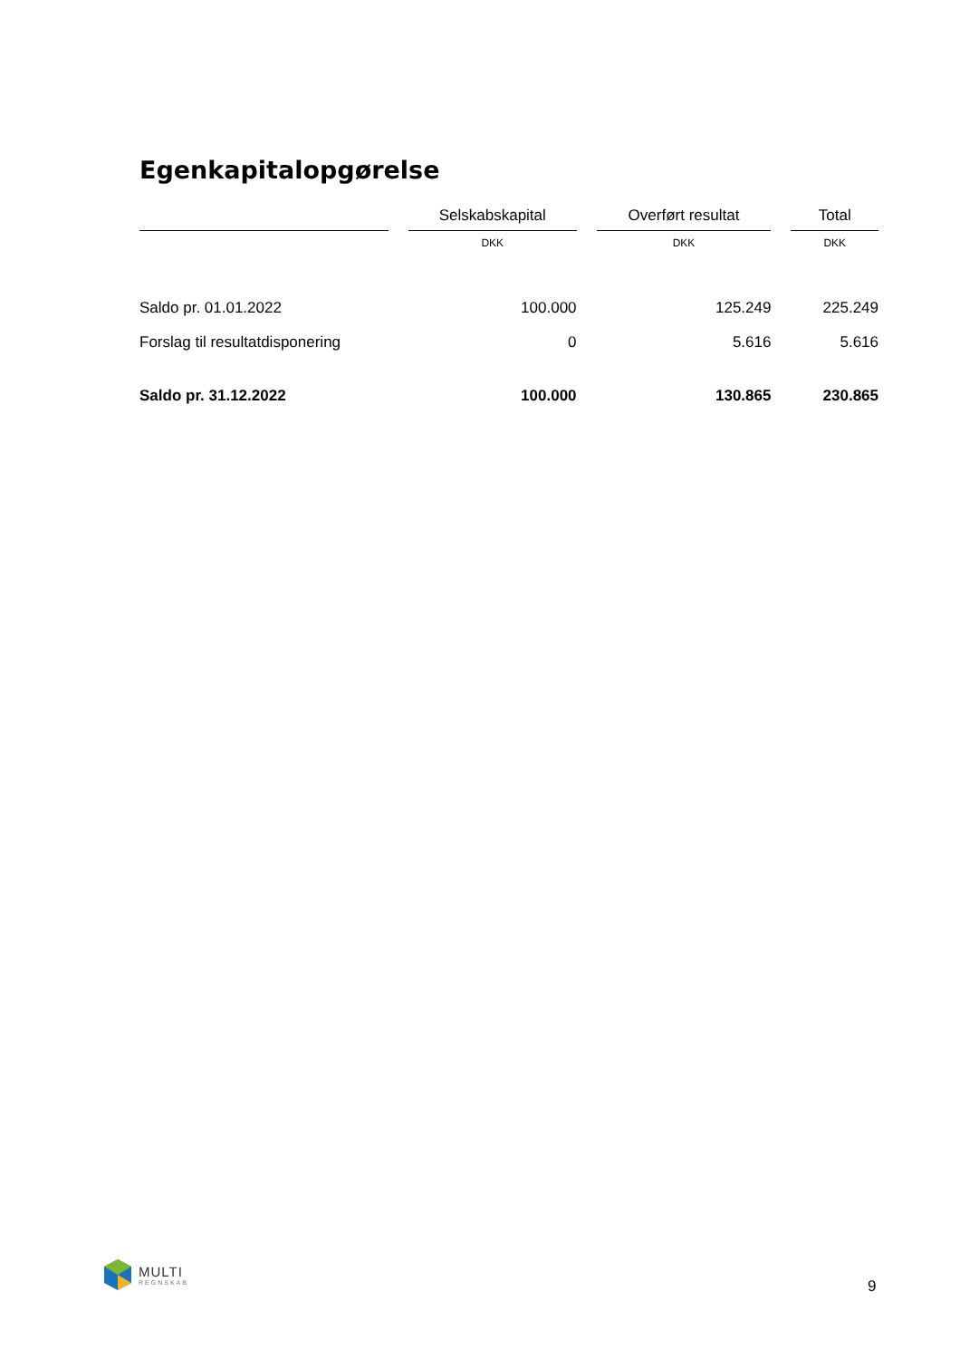Egenkapitalopgørelse
| | | Selskabskapital | | Overført resultat | | Total |
| --- | --- | --- | --- | --- | --- | --- |
| | | DKK | | DKK | | DKK |
| Saldo pr. 01.01.2022 | | 100.000 | | 125.249 | | 225.249 |
| Forslag til resultatdisponering | | 0 | | 5.616 | | 5.616 |
| Saldo pr. 31.12.2022 | | 100.000 | | 130.865 | | 230.865 |
MULTI
REGNSKAB
9